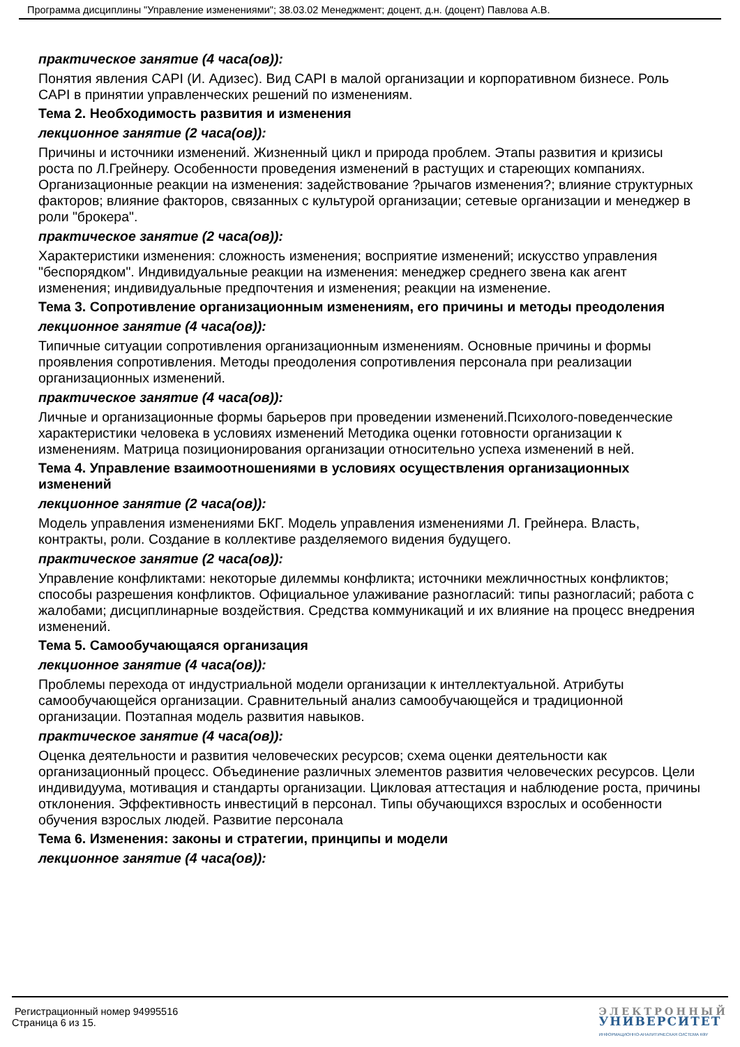Программа дисциплины "Управление изменениями"; 38.03.02 Менеджмент; доцент, д.н. (доцент) Павлова А.В.
практическое занятие (4 часа(ов)):
Понятия явления CAPI (И. Адизес). Вид CAPI в малой организации и корпоративном бизнесе. Роль CAPI в принятии управленческих решений по изменениям.
Тема 2. Необходимость развития и изменения
лекционное занятие (2 часа(ов)):
Причины и источники изменений. Жизненный цикл и природа проблем. Этапы развития и кризисы роста по Л.Грейнеру. Особенности проведения изменений в растущих и стареющих компаниях. Организационные реакции на изменения: задействование ?рычагов изменения?; влияние структурных факторов; влияние факторов, связанных с культурой организации; сетевые организации и менеджер в роли "брокера".
практическое занятие (2 часа(ов)):
Характеристики изменения: сложность изменения; восприятие изменений; искусство управления "беспорядком". Индивидуальные реакции на изменения: менеджер среднего звена как агент изменения; индивидуальные предпочтения и изменения; реакции на изменение.
Тема 3. Сопротивление организационным изменениям, его причины и методы преодоления
лекционное занятие (4 часа(ов)):
Типичные ситуации сопротивления организационным изменениям. Основные причины и формы проявления сопротивления. Методы преодоления сопротивления персонала при реализации организационных изменений.
практическое занятие (4 часа(ов)):
Личные и организационные формы барьеров при проведении изменений.Психолого-поведенческие характеристики человека в условиях изменений Методика оценки готовности организации к изменениям. Матрица позиционирования организации относительно успеха изменений в ней.
Тема 4. Управление взаимоотношениями в условиях осуществления организационных изменений
лекционное занятие (2 часа(ов)):
Модель управления изменениями БКГ. Модель управления изменениями Л. Грейнера. Власть, контракты, роли. Создание в коллективе разделяемого видения будущего.
практическое занятие (2 часа(ов)):
Управление конфликтами: некоторые дилеммы конфликта; источники межличностных конфликтов; способы разрешения конфликтов. Официальное улаживание разногласий: типы разногласий; работа с жалобами; дисциплинарные воздействия. Средства коммуникаций и их влияние на процесс внедрения изменений.
Тема 5. Самообучающаяся организация
лекционное занятие (4 часа(ов)):
Проблемы перехода от индустриальной модели организации к интеллектуальной. Атрибуты самообучающейся организации. Сравнительный анализ самообучающейся и традиционной организации. Поэтапная модель развития навыков.
практическое занятие (4 часа(ов)):
Оценка деятельности и развития человеческих ресурсов; схема оценки деятельности как организационный процесс. Объединение различных элементов развития человеческих ресурсов. Цели индивидуума, мотивация и стандарты организации. Цикловая аттестация и наблюдение роста, причины отклонения. Эффективность инвестиций в персонал. Типы обучающихся взрослых и особенности обучения взрослых людей. Развитие персонала
Тема 6. Изменения: законы и стратегии, принципы и модели
лекционное занятие (4 часа(ов)):
Регистрационный номер 94995516
Страница 6 из 15.
ЭЛЕКТРОННЫЙ
УНИВЕРСИТЕТ
ИНФОРМАЦИОННО-АНАЛИТИЧЕСКАЯ СИСТЕМА КФУ